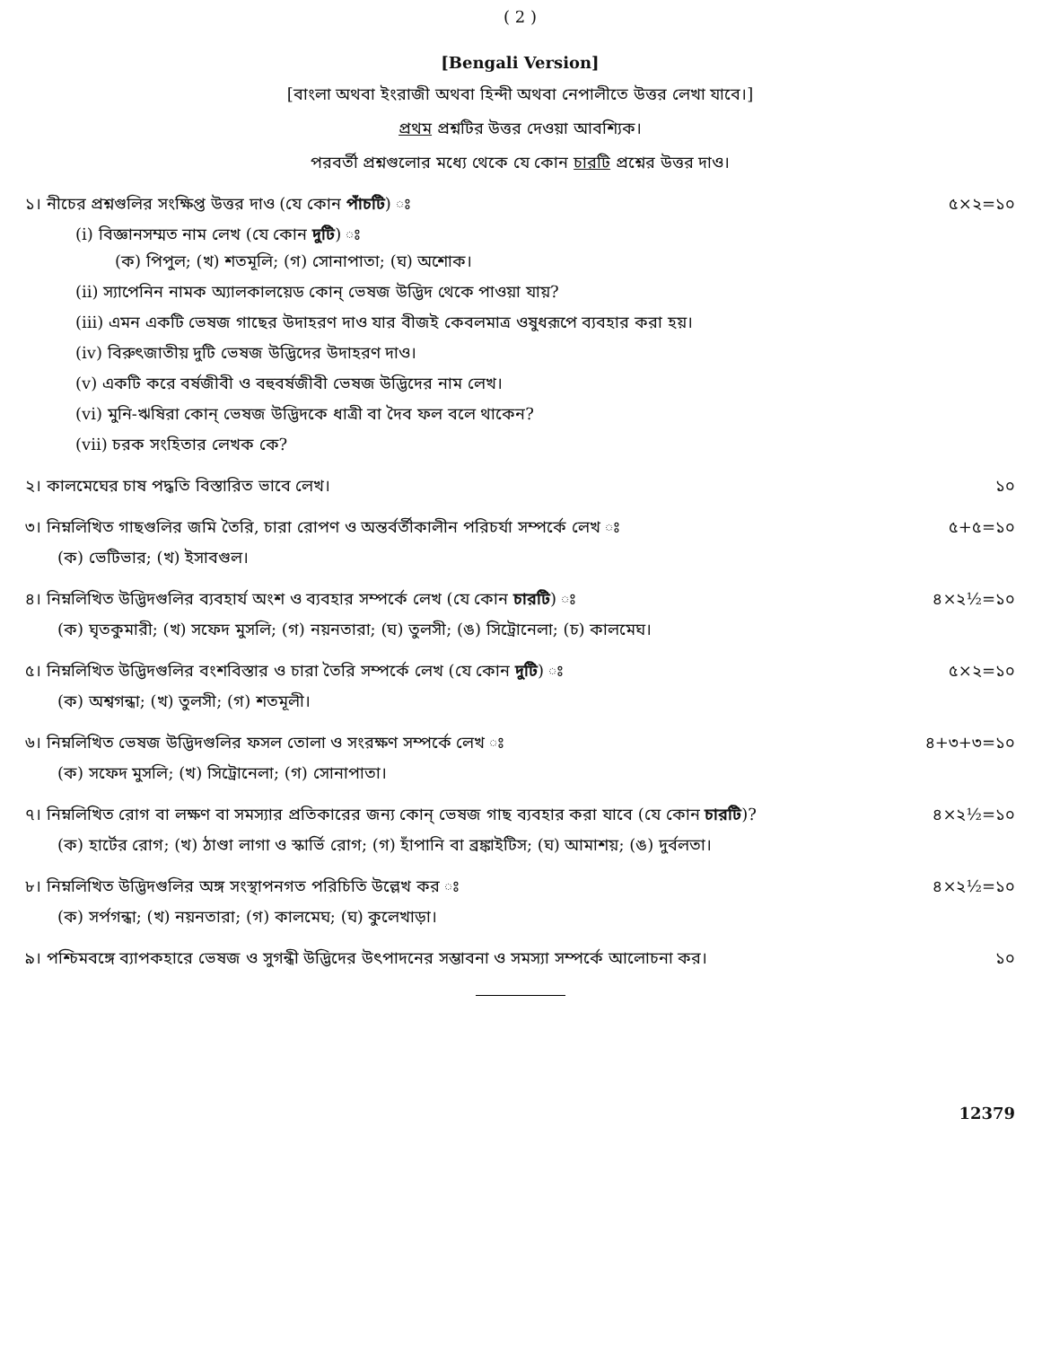( 2 )
[Bengali Version]
[বাংলা অথবা ইংরাজী অথবা হিন্দী অথবা নেপালীতে উত্তর লেখা যাবে।]
প্রথম প্রশ্নটির উত্তর দেওয়া আবশ্যিক।
পরবর্তী প্রশ্নগুলোর মধ্যে থেকে যে কোন চারটি প্রশ্নের উত্তর দাও।
১। নীচের প্রশ্নগুলির সংক্ষিপ্ত উত্তর দাও (যে কোন পাঁচটি) ঃ ৫×২=১০
(i) বিজ্ঞানসম্মত নাম লেখ (যে কোন দুটি) ঃ
(ক) পিপুল; (খ) শতমূলি; (গ) সোনাপাতা; (ঘ) অশোক।
(ii) স্যাপেনিন নামক অ্যালকালয়েড কোন্ ভেষজ উদ্ভিদ থেকে পাওয়া যায়?
(iii) এমন একটি ভেষজ গাছের উদাহরণ দাও যার বীজই কেবলমাত্র ওষুধরূপে ব্যবহার করা হয়।
(iv) বিরুৎজাতীয় দুটি ভেষজ উদ্ভিদের উদাহরণ দাও।
(v) একটি করে বর্ষজীবী ও বহুবর্ষজীবী ভেষজ উদ্ভিদের নাম লেখ।
(vi) মুনি-ঋষিরা কোন্ ভেষজ উদ্ভিদকে ধাত্রী বা দৈব ফল বলে থাকেন?
(vii) চরক সংহিতার লেখক কে?
২। কালমেঘের চাষ পদ্ধতি বিস্তারিত ভাবে লেখ। ১০
৩। নিম্নলিখিত গাছগুলির জমি তৈরি, চারা রোপণ ও অন্তর্বর্তীকালীন পরিচর্যা সম্পর্কে লেখ ঃ ৫+৫=১০
(ক) ভেটিভার; (খ) ইসাবগুল।
৪। নিম্নলিখিত উদ্ভিদগুলির ব্যবহার্য অংশ ও ব্যবহার সম্পর্কে লেখ (যে কোন চারটি) ঃ ৪×২½=১০
(ক) ঘৃতকুমারী; (খ) সফেদ মুসলি; (গ) নয়নতারা; (ঘ) তুলসী; (ঙ) সিট্রোনেলা; (চ) কালমেঘ।
৫। নিম্নলিখিত উদ্ভিদগুলির বংশবিস্তার ও চারা তৈরি সম্পর্কে লেখ (যে কোন দুটি) ঃ ৫×২=১০
(ক) অশ্বগন্ধা; (খ) তুলসী; (গ) শতমূলী।
৬। নিম্নলিখিত ভেষজ উদ্ভিদগুলির ফসল তোলা ও সংরক্ষণ সম্পর্কে লেখ ঃ ৪+৩+৩=১০
(ক) সফেদ মুসলি; (খ) সিট্রোনেলা; (গ) সোনাপাতা।
৭। নিম্নলিখিত রোগ বা লক্ষণ বা সমস্যার প্রতিকারের জন্য কোন্ ভেষজ গাছ ব্যবহার করা যাবে (যে কোন চারটি)? ৪×২½=১০
(ক) হার্টের রোগ; (খ) ঠাণ্ডা লাগা ও স্কার্ভি রোগ; (গ) হাঁপানি বা ব্রঙ্কাইটিস; (ঘ) আমাশয়; (ঙ) দুর্বলতা।
৮। নিম্নলিখিত উদ্ভিদগুলির অঙ্গ সংস্থাপনগত পরিচিতি উল্লেখ কর ঃ ৪×২½=১০
(ক) সর্পগন্ধা; (খ) নয়নতারা; (গ) কালমেঘ; (ঘ) কুলেখাড়া।
৯। পশ্চিমবঙ্গে ব্যাপকহারে ভেষজ ও সুগন্ধী উদ্ভিদের উৎপাদনের সম্ভাবনা ও সমস্যা সম্পর্কে আলোচনা কর। ১০
12379